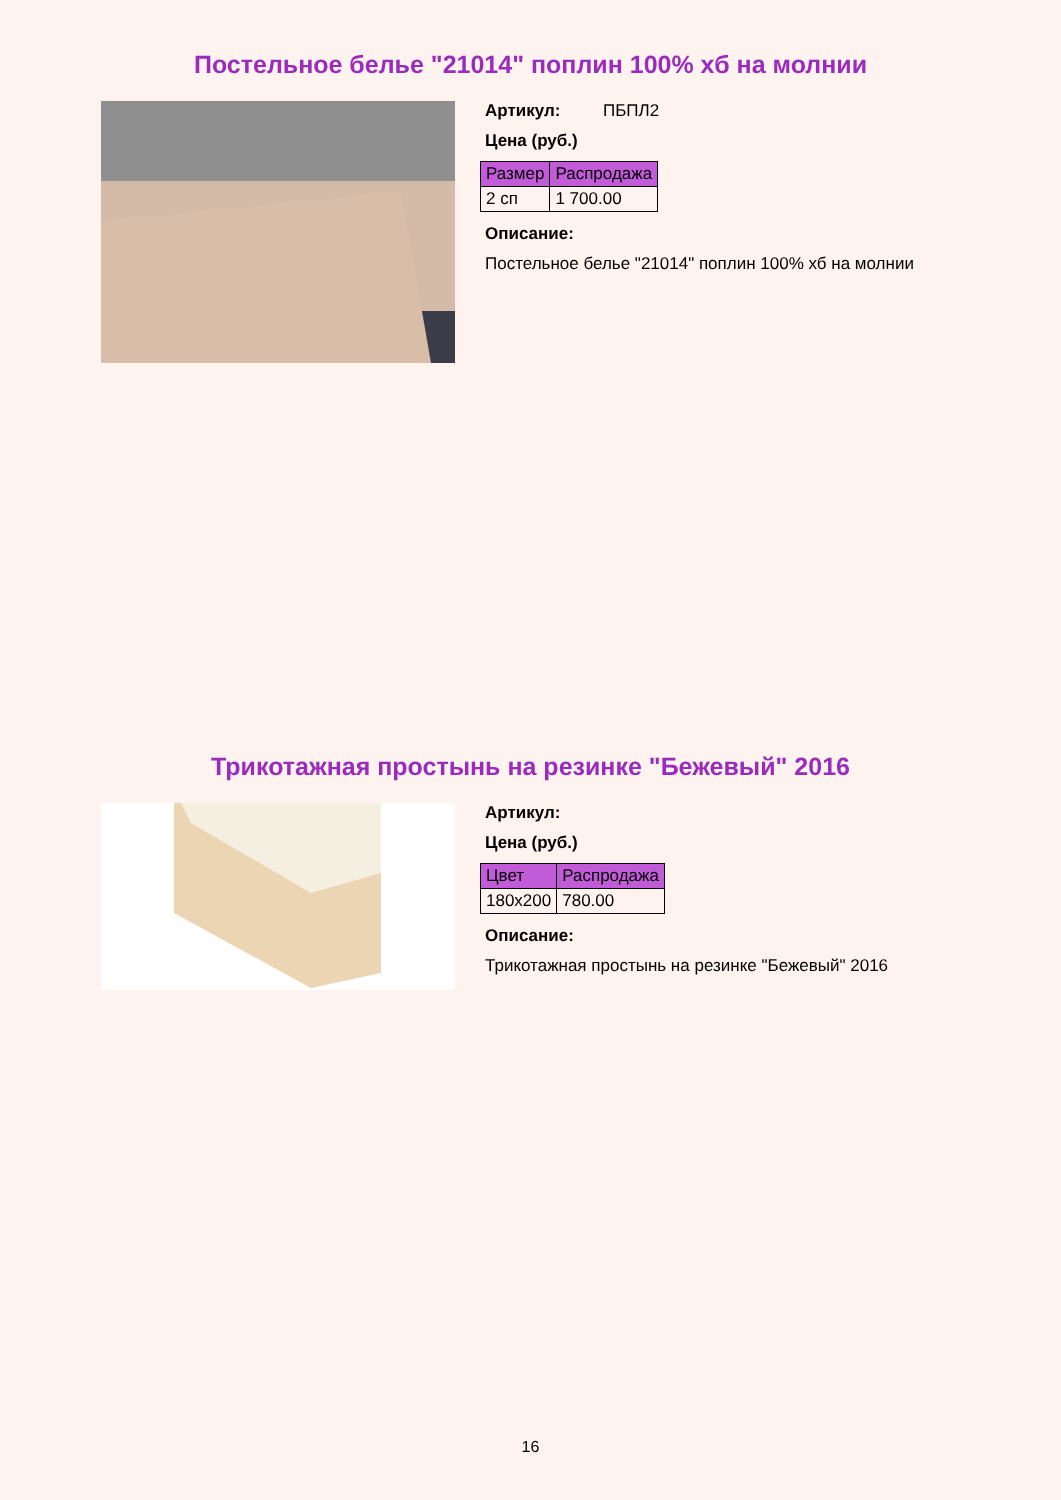Постельное белье "21014" поплин 100% хб на молнии
Артикул: ПБПЛ2
Цена (руб.)
| Размер | Распродажа |
| --- | --- |
| 2 сп | 1 700.00 |
Описание:
Постельное белье "21014" поплин 100% хб на молнии
Трикотажная простынь на резинке "Бежевый" 2016
Артикул:
Цена (руб.)
| Цвет | Распродажа |
| --- | --- |
| 180x200 | 780.00 |
Описание:
Трикотажная простынь на резинке "Бежевый" 2016
16